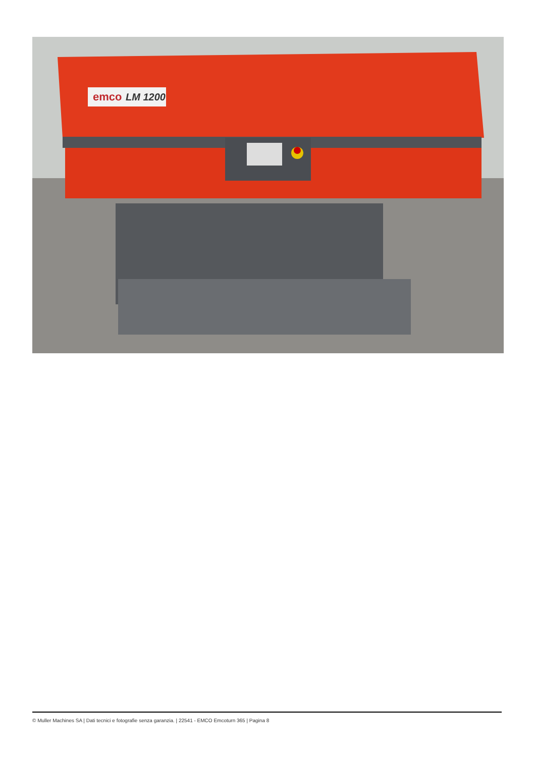emco
LM 1200
© Muller Machines SA | Dati tecnici e fotografie senza garanzia. | 22541 - EMCO Emcoturn 365 | Pagina 8